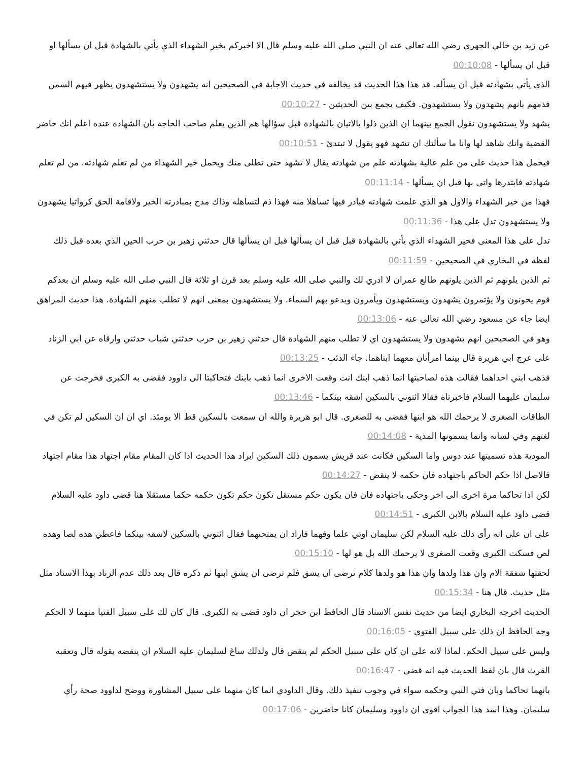عن زيد بن خالي الجهري رضي الله تعالى عنه ان النبي صلى الله عليه وسلم قال الا اخبركم بخير الشهداء الذي يأتي بالشهادة قبل ان يسألها او قبل ان يسألها - 00:10:08
الذي يأتي بشهادته قبل ان يسأله. قد هذا هذا الحديث قد يخالفه في حديث الاجابة في الصحيحين انه يشهدون ولا يستشهدون يظهر فيهم السمن فذمهم بانهم يشهدون ولا يستشهدون. فكيف يجمع بين الحديثين - 00:10:27
يشهد ولا يستشهدون نقول الجمع بينهما ان الذين ذلوا بالاتيان بالشهادة قبل سؤالها هم الذين يعلم صاحب الحاجة بان الشهادة عنده اعلم انك حاضر القضية وانك شاهد لها وانا ما سألتك ان تشهد فهو يقول لا تبتدئ - 00:10:51
فيحمل هذا حديث على من علم عالية بشهادته علم من شهادته يقال لا تشهد حتى تطلى منك ويحمل خير الشهداء من لم تعلم شهادته. من لم تعلم شهادته فابتدرها واتى بها قبل ان يسألها - 00:11:14
فهذا من خير الشهداء والاول هو الذي علمت شهادته فبادر فيها تساهلا منه فهذا ذم لتساهله وذاك مدح بمبادرته الخير ولاقامة الحق كرواتيا يشهدون ولا يستشهدون تدل على هذا - 00:11:36
تدل على هذا المعنى فخير الشهداء الذي يأتي بالشهادة قبل قبل ان يسألها قبل ان يسألها قال حدثني زهير بن حرب الحين الذي بعده قبل ذلك لفظة في البخاري في الصحيحين - 00:11:59
ثم الذين يلونهم ثم الذين يلونهم طالع عمران لا ادري لك والنبي صلى الله عليه وسلم بعد قرن او ثلاثة قال النبي صلى الله عليه وسلم ان بعدكم قوم يخونون ولا يؤتمرون يشهدون ويستشهدون ويأمرون ويدعو بهم السماء. ولا يستشهدون بمعنى انهم لا تطلب منهم الشهادة. هذا حديث المراهق ايضا جاء عن مسعود رضي الله تعالى عنه - 00:13:06
وهو في الصحيحين انهم يشهدون ولا يستشهدون اي لا تطلب منهم الشهادة قال حدثني زهير بن حرب حدثني شباب حدثني وارقاه عن ابي الزناد على عرج ابي هريرة قال بينما امرأتان معهما ابناهما. جاء الذئب - 00:13:25
فذهب ابني احداهما فقالت هذه لصاحبتها انما ذهب ابنك انت وقعت الاخرى انما ذهب بابنك فتحاكبتا الى داوود فقضى به الكبرى فخرجت عن سليمان عليهما السلام فاخبرتاه فقالا ائتوني بالسكين اشقه بينكما - 00:13:46
الطاقات الصغرى لا يرحمك الله هو ابنها فقضى به للصغرى. قال ابو هريرة والله ان سمعت بالسكين قط الا يومئذ. اي ان ان السكين لم تكن في لغتهم وفي لسانه وانما يسمونها المذية - 00:14:08
المودية هذه تسميتها عند دوس واما السكين فكانت عند قريش يسمون ذلك السكين ايراد هذا الحديث اذا كان المقام مقام اجتهاد هذا مقام اجتهاد فالاصل اذا حكم الحاكم باجتهاده فان حكمه لا ينقض - 00:14:27
لكن اذا تحاكما مرة اخرى الى اخر وحكى باجتهاده فان فان يكون حكم مستقل تكون حكم تكون حكمه حكما مستقلا هنا قضى داود عليه السلام قضى داود عليه السلام بالابن الكبرى - 00:14:51
على ان على انه رأى ذلك عليه السلام لكن سليمان اوتي علما وفهما فاراد ان يمتحنهما فقال ائتوني بالسكين لاشقه بينكما فاعطي هذه لصا وهذه لص فسكت الكبرى وقعت الصغرى لا يرحمك الله بل هو لها - 00:15:10
لحقتها شفقة الام وان هذا ولدها وان هذا هو ولدها كلام ترضى ان يشق فلم ترضى ان يشق ابنها ثم ذكره قال بعد ذلك عدم الزناد بهذا الاسناد مثل مثل حديث. قال هنا - 00:15:34
الحديث اخرجه البخاري ايضا من حديث نفس الاسناد قال الحافظ ابن حجر ان داود قضى به الكبرى. قال كان لك على سبيل الفتيا منهما لا الحكم وجه الحافظ ان ذلك على سبيل الفتوى - 00:16:05
وليس على سبيل الحكم. لماذا لانه على ان كان على سبيل الحكم لم ينقض قال ولذلك ساغ لسليمان عليه السلام ان ينقضه يقوله قال وتعقبه القرث قال بان لفظ الحديث فيه انه قضى - 00:16:47
بانهما تحاكما وبان فتي النبي وحكمه سواء في وجوب تنفيذ ذلك. وقال الداودي انما كان منهما على سبيل المشاورة ووضح لداوود صحة رأي سليمان. وهذا اسد هذا الجواب اقوى ان داوود وسليمان كانا حاضرين - 00:17:06